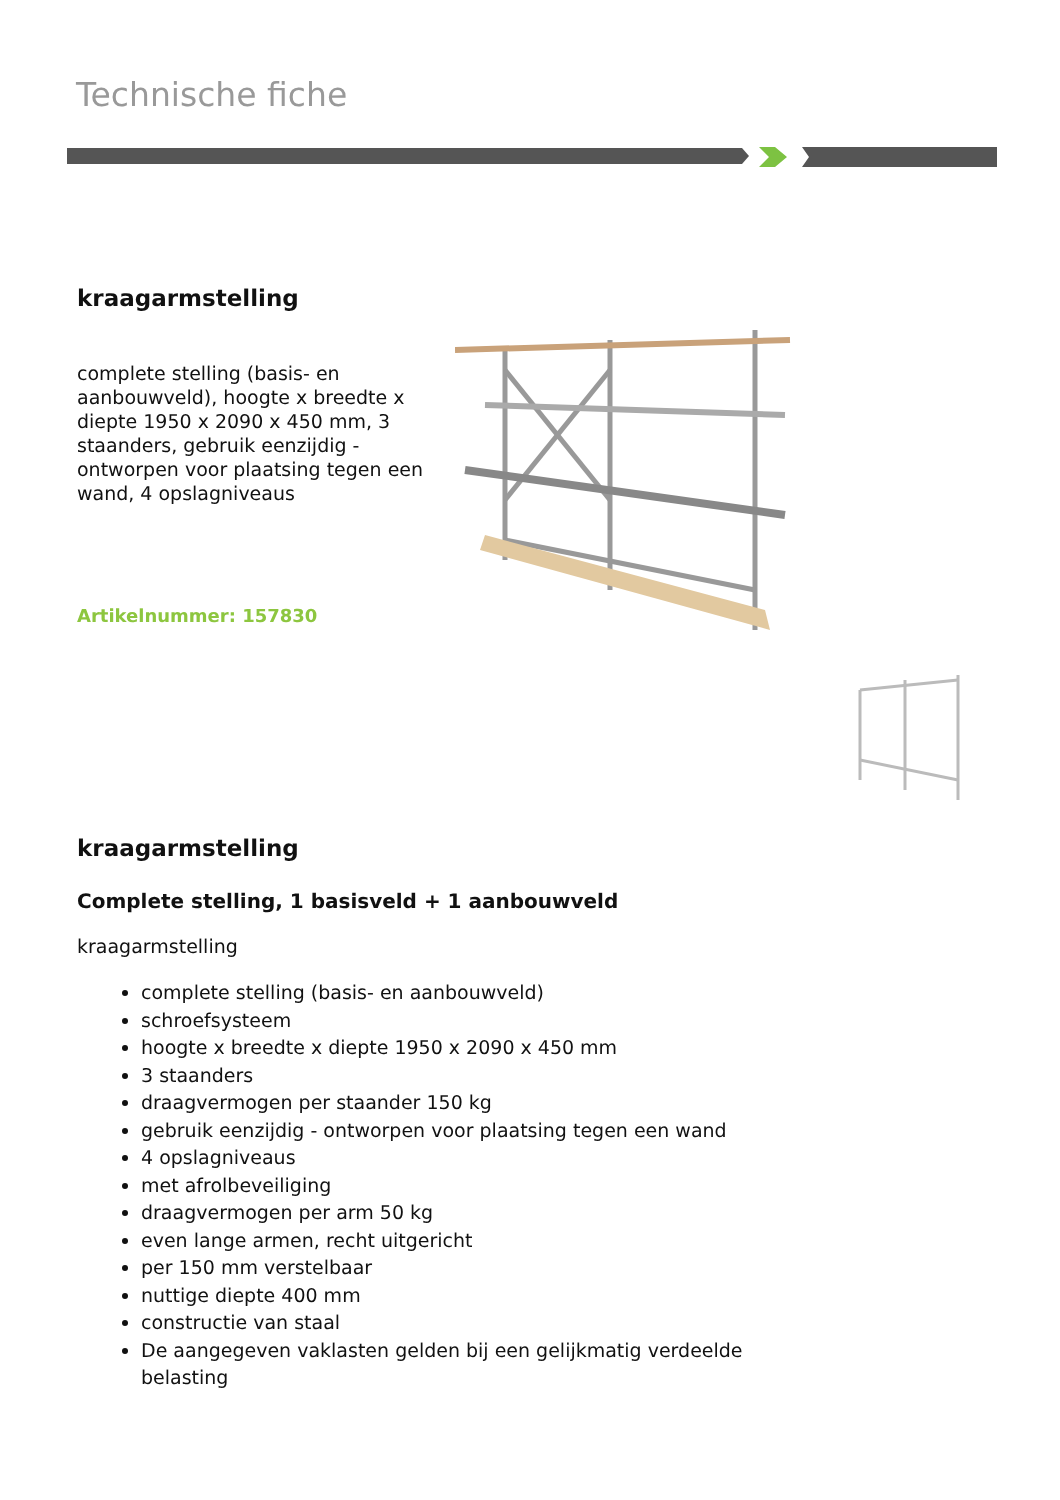Technische fiche
kraagarmstelling
complete stelling (basis- en aanbouwveld), hoogte x breedte x diepte 1950 x 2090 x 450 mm, 3 staanders, gebruik eenzijdig - ontworpen voor plaatsing tegen een wand, 4 opslagniveaus
Artikelnummer: 157830
kraagarmstelling
Complete stelling, 1 basisveld + 1 aanbouwveld
kraagarmstelling
complete stelling (basis- en aanbouwveld)
schroefsysteem
hoogte x breedte x diepte 1950 x 2090 x 450 mm
3 staanders
draagvermogen per staander 150 kg
gebruik eenzijdig - ontworpen voor plaatsing tegen een wand
4 opslagniveaus
met afrolbeveiliging
draagvermogen per arm 50 kg
even lange armen, recht uitgericht
per 150 mm verstelbaar
nuttige diepte 400 mm
constructie van staal
De aangegeven vaklasten gelden bij een gelijkmatig verdeelde belasting